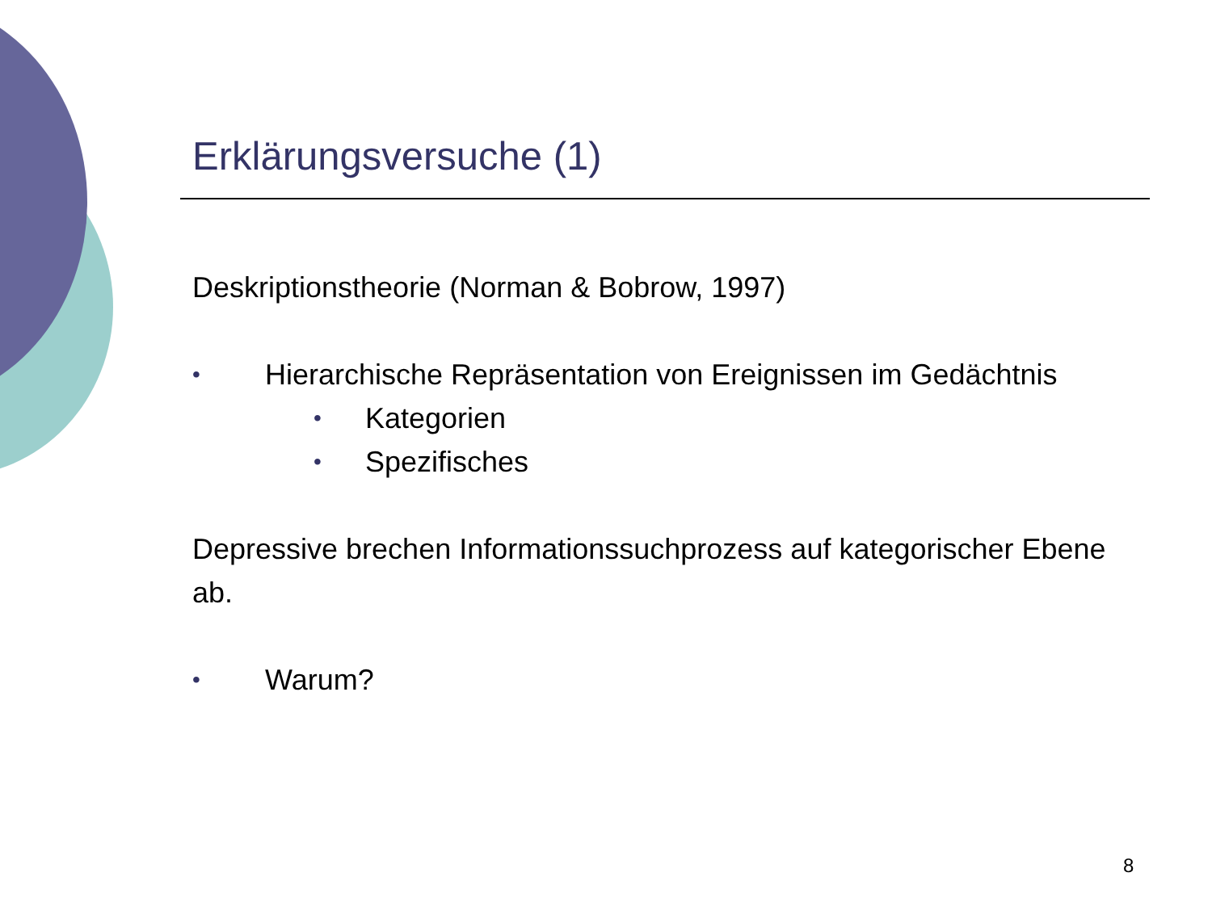Erklärungsversuche (1)
Deskriptionstheorie (Norman & Bobrow, 1997)
• Hierarchische Repräsentation von Ereignissen im Gedächtnis
• Kategorien
• Spezifisches
Depressive brechen Informationssuchprozess auf kategorischer Ebene ab.
• Warum?
8